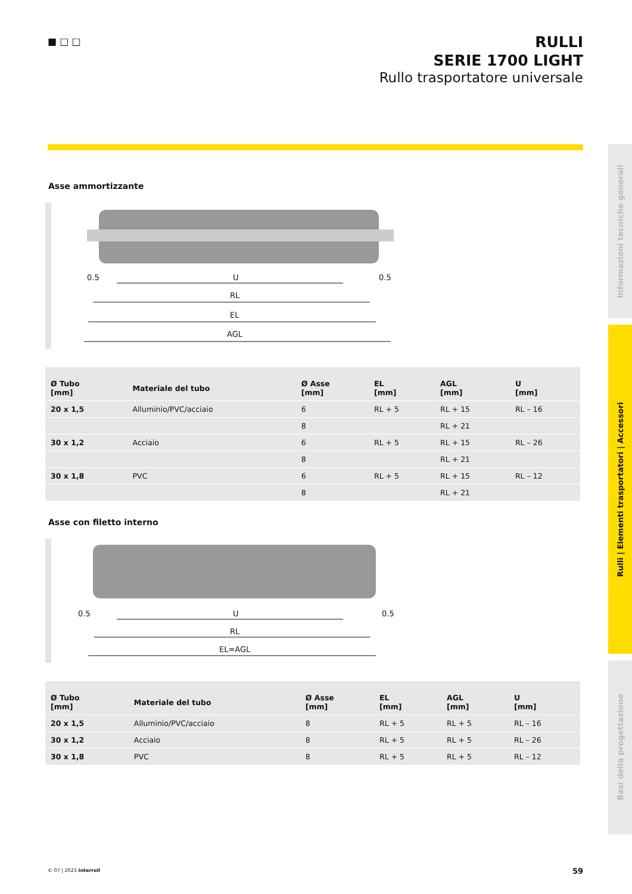■ □ □
RULLI
SERIE 1700 LIGHT
Rullo trasportatore universale
Asse ammortizzante
0.5
U
RL
EL
AGL
0.5
| Ø Tubo [mm] | Materiale del tubo | Ø Asse [mm] | EL [mm] | AGL [mm] | U [mm] |
| --- | --- | --- | --- | --- | --- |
| 20 x 1,5 | Alluminio/PVC/acciaio | 6 | RL + 5 | RL + 15 | RL – 16 |
| | | 8 | | RL + 21 | |
| 30 x 1,2 | Acciaio | 6 | RL + 5 | RL + 15 | RL – 26 |
| | | 8 | | RL + 21 | |
| 30 x 1,8 | PVC | 6 | RL + 5 | RL + 15 | RL – 12 |
| | | 8 | | RL + 21 | |
Asse con filetto interno
0.5
U
RL
EL=AGL
0.5
| Ø Tubo [mm] | Materiale del tubo | Ø Asse [mm] | EL [mm] | AGL [mm] | U [mm] |
| --- | --- | --- | --- | --- | --- |
| 20 x 1,5 | Alluminio/PVC/acciaio | 8 | RL + 5 | RL + 5 | RL – 16 |
| 30 x 1,2 | Acciaio | 8 | RL + 5 | RL + 5 | RL – 26 |
| 30 x 1,8 | PVC | 8 | RL + 5 | RL + 5 | RL – 12 |
Informazioni tecniche generali
Rulli | Elementi trasportatori | Accessori
Basi della progettazione
© 07 | 2023 Interroll 59